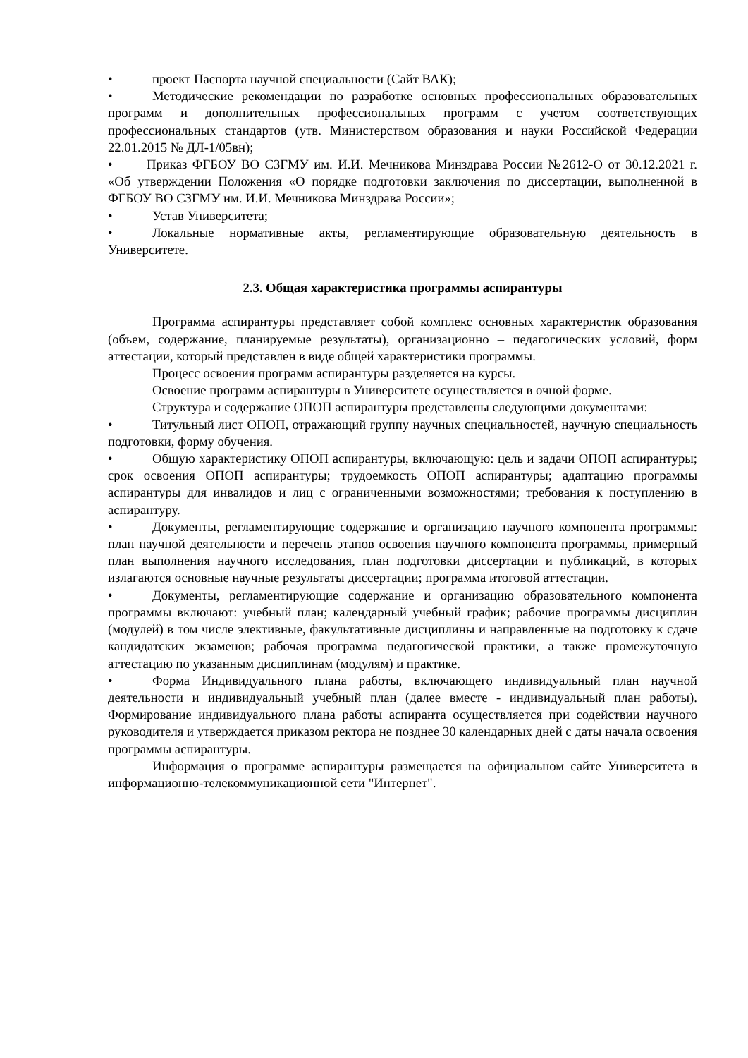• проект Паспорта научной специальности (Сайт ВАК);
• Методические рекомендации по разработке основных профессиональных образовательных программ и дополнительных профессиональных программ с учетом соответствующих профессиональных стандартов (утв. Министерством образования и науки Российской Федерации 22.01.2015 № ДЛ-1/05вн);
• Приказ ФГБОУ ВО СЗГМУ им. И.И. Мечникова Минздрава России №2612-О от 30.12.2021 г. «Об утверждении Положения «О порядке подготовки заключения по диссертации, выполненной в ФГБОУ ВО СЗГМУ им. И.И. Мечникова Минздрава России»;
• Устав Университета;
• Локальные нормативные акты, регламентирующие образовательную деятельность в Университете.
2.3. Общая характеристика программы аспирантуры
Программа аспирантуры представляет собой комплекс основных характеристик образования (объем, содержание, планируемые результаты), организационно – педагогических условий, форм аттестации, который представлен в виде общей характеристики программы.
Процесс освоения программ аспирантуры разделяется на курсы.
Освоение программ аспирантуры в Университете осуществляется в очной форме.
Структура и содержание ОПОП аспирантуры представлены следующими документами:
• Титульный лист ОПОП, отражающий группу научных специальностей, научную специальность подготовки, форму обучения.
• Общую характеристику ОПОП аспирантуры, включающую: цель и задачи ОПОП аспирантуры; срок освоения ОПОП аспирантуры; трудоемкость ОПОП аспирантуры; адаптацию программы аспирантуры для инвалидов и лиц с ограниченными возможностями; требования к поступлению в аспирантуру.
• Документы, регламентирующие содержание и организацию научного компонента программы: план научной деятельности и перечень этапов освоения научного компонента программы, примерный план выполнения научного исследования, план подготовки диссертации и публикаций, в которых излагаются основные научные результаты диссертации; программа итоговой аттестации.
• Документы, регламентирующие содержание и организацию образовательного компонента программы включают: учебный план; календарный учебный график; рабочие программы дисциплин (модулей) в том числе элективные, факультативные дисциплины и направленные на подготовку к сдаче кандидатских экзаменов; рабочая программа педагогической практики, а также промежуточную аттестацию по указанным дисциплинам (модулям) и практике.
• Форма Индивидуального плана работы, включающего индивидуальный план научной деятельности и индивидуальный учебный план (далее вместе - индивидуальный план работы). Формирование индивидуального плана работы аспиранта осуществляется при содействии научного руководителя и утверждается приказом ректора не позднее 30 календарных дней с даты начала освоения программы аспирантуры.
Информация о программе аспирантуры размещается на официальном сайте Университета в информационно-телекоммуникационной сети "Интернет".